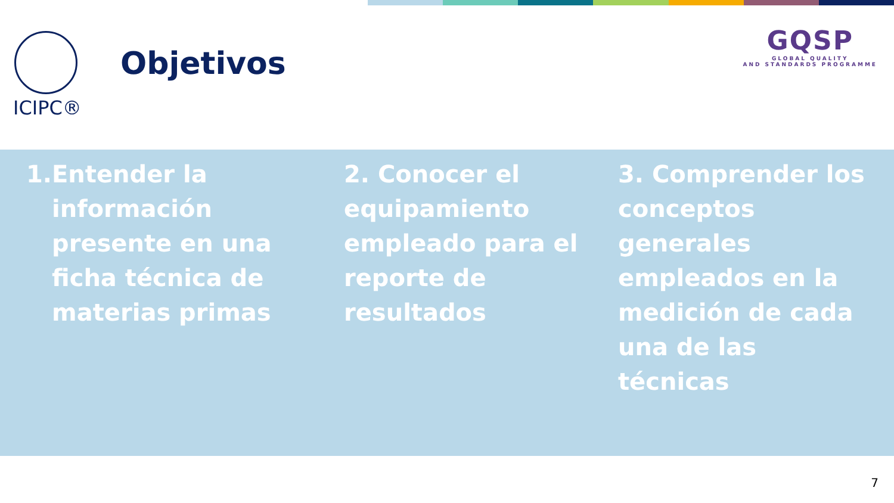ICIPC®
Objetivos
GQSP
GLOBAL QUALITY
AND STANDARDS PROGRAMME
1. Entender la información presente en una ficha técnica de materias primas
2. Conocer el equipamiento empleado para el reporte de resultados
3. Comprender los conceptos generales empleados en la medición de cada una de las técnicas
7